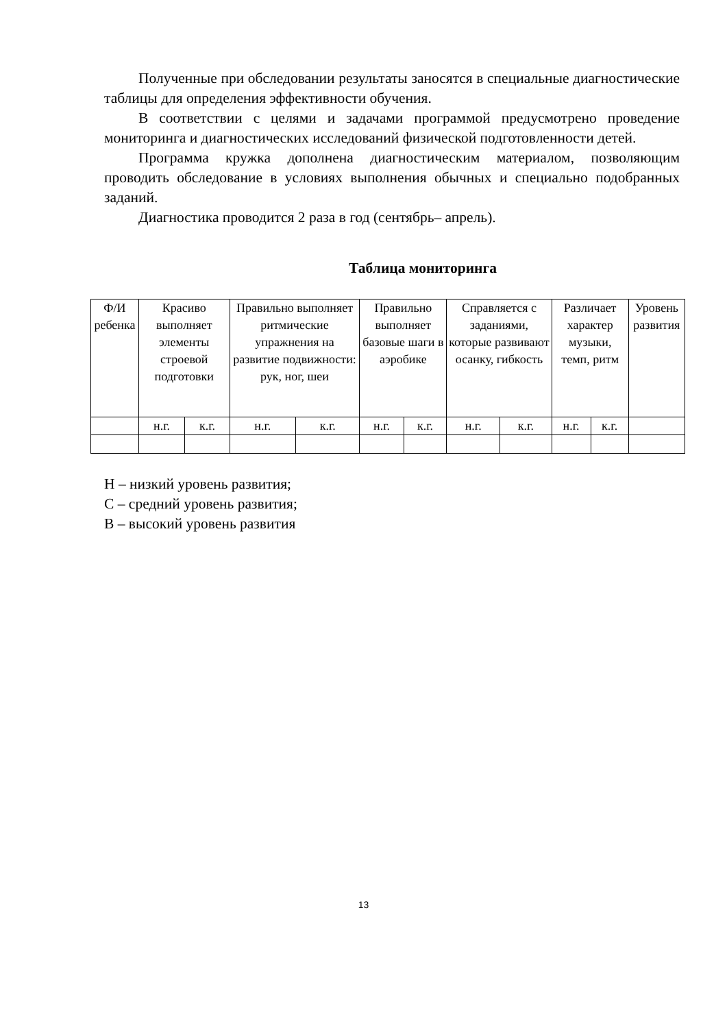Полученные при обследовании результаты заносятся в специальные диагностические таблицы для определения эффективности обучения.
В соответствии с целями и задачами программой предусмотрено проведение мониторинга и диагностических исследований физической подготовленности детей.
Программа кружка дополнена диагностическим материалом, позволяющим проводить обследование в условиях выполнения обычных и специально подобранных заданий.
Диагностика проводится 2 раза в год (сентябрь– апрель).
Таблица мониторинга
| Ф/И ребенка | Красиво выполняет элементы строевой подготовки | | Правильно выполняет ритмические упражнения на развитие подвижности: рук, ног, шеи | | Правильно выполняет базовые шаги в аэробике | | Справляется с заданиями, которые развивают осанку, гибкость | | Различает характер музыки, темп, ритм | | Уровень развития |
| | н.г. | к.г. | н.г. | к.г. | н.г. | к.г. | н.г. | к.г. | н.г. | к.г. | |
Н – низкий уровень развития;
С – средний уровень развития;
В – высокий уровень развития
13